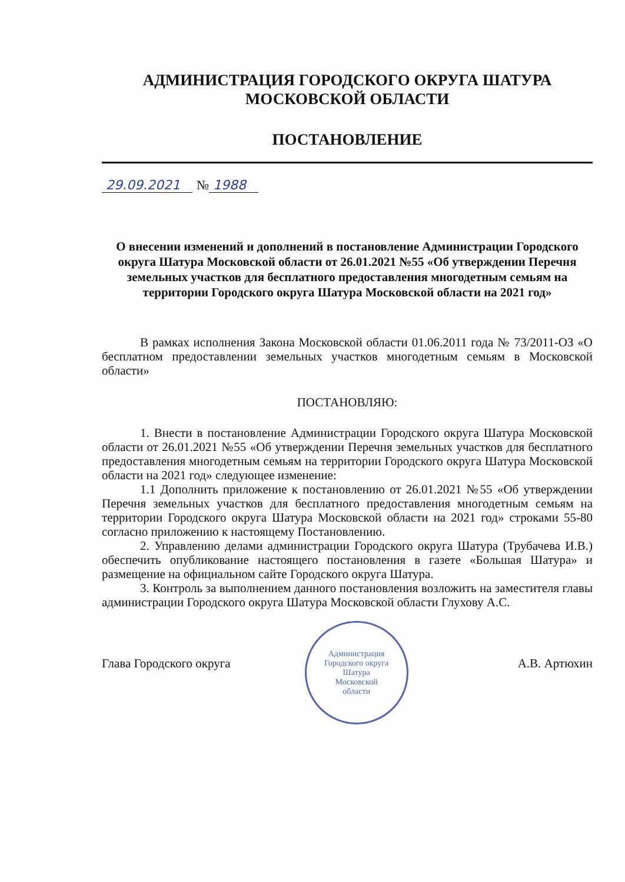АДМИНИСТРАЦИЯ ГОРОДСКОГО ОКРУГА ШАТУРА
МОСКОВСКОЙ ОБЛАСТИ
ПОСТАНОВЛЕНИЕ
29.09.2021 № 1988
О внесении изменений и дополнений в постановление Администрации Городского округа Шатура Московской области от 26.01.2021 №55 «Об утверждении Перечня земельных участков для бесплатного предоставления многодетным семьям на территории Городского округа Шатура Московской области на 2021 год»
В рамках исполнения Закона Московской области 01.06.2011 года № 73/2011-ОЗ «О бесплатном предоставлении земельных участков многодетным семьям в Московской области»
ПОСТАНОВЛЯЮ:
1. Внести в постановление Администрации Городского округа Шатура Московской области от 26.01.2021 №55 «Об утверждении Перечня земельных участков для бесплатного предоставления многодетным семьям на территории Городского округа Шатура Московской области на 2021 год» следующее изменение:
1.1 Дополнить приложение к постановлению от 26.01.2021 №55 «Об утверждении Перечня земельных участков для бесплатного предоставления многодетным семьям на территории Городского округа Шатура Московской области на 2021 год» строками 55-80 согласно приложению к настоящему Постановлению.
2. Управлению делами администрации Городского округа Шатура (Трубачева И.В.) обеспечить опубликование настоящего постановления в газете «Большая Шатура» и размещение на официальном сайте Городского округа Шатура.
3. Контроль за выполнением данного постановления возложить на заместителя главы администрации Городского округа Шатура Московской области Глухову А.С.
Глава Городского округа
Администрация
Городского округа
Шатура
Московской
области
А.В. Артюхин